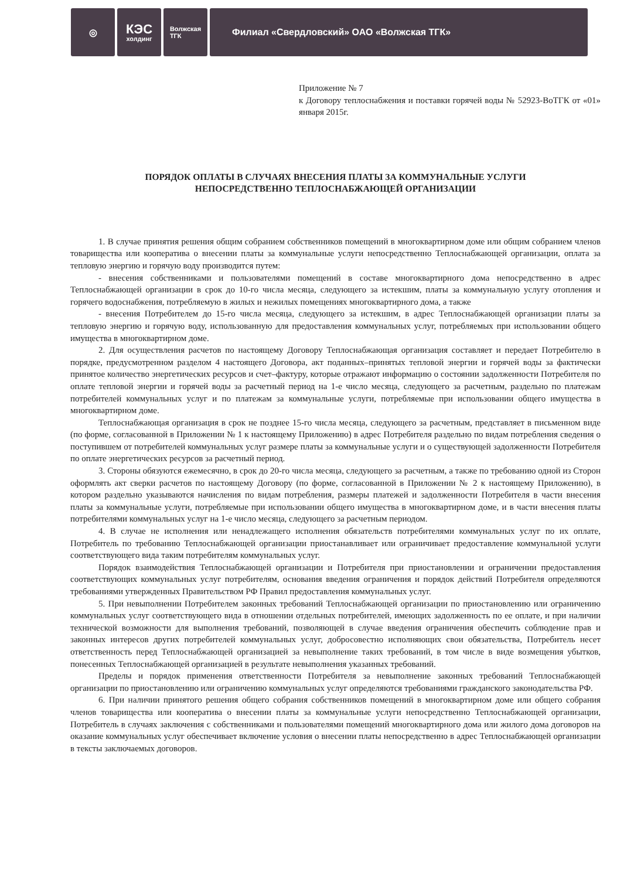◎
КЭС
холдинг
Волжская
ТГК
Филиал «Свердловский» ОАО «Волжская ТГК»
Приложение № 7
к Договору теплоснабжения и поставки горячей воды № 52923-ВоТГК от «01» января 2015г.
ПОРЯДОК ОПЛАТЫ В СЛУЧАЯХ ВНЕСЕНИЯ ПЛАТЫ ЗА КОММУНАЛЬНЫЕ УСЛУГИ
НЕПОСРЕДСТВЕННО ТЕПЛОСНАБЖАЮЩЕЙ ОРГАНИЗАЦИИ
1. В случае принятия решения общим собранием собственников помещений в многоквартирном доме или общим собранием членов товарищества или кооператива о внесении платы за коммунальные услуги непосредственно Теплоснабжающей организации, оплата за тепловую энергию и горячую воду производится путем:
- внесения собственниками и пользователями помещений в составе многоквартирного дома непосредственно в адрес Теплоснабжающей организации в срок до 10-го числа месяца, следующего за истекшим, платы за коммунальную услугу отопления и горячего водоснабжения, потребляемую в жилых и нежилых помещениях многоквартирного дома, а также
- внесения Потребителем до 15-го числа месяца, следующего за истекшим, в адрес Теплоснабжающей организации платы за тепловую энергию и горячую воду, использованную для предоставления коммунальных услуг, потребляемых при использовании общего имущества в многоквартирном доме.
2. Для осуществления расчетов по настоящему Договору Теплоснабжающая организация составляет и передает Потребителю в порядке, предусмотренном разделом 4 настоящего Договора, акт поданных–принятых тепловой энергии и горячей воды за фактически принятое количество энергетических ресурсов и счет–фактуру, которые отражают информацию о состоянии задолженности Потребителя по оплате тепловой энергии и горячей воды за расчетный период на 1-е число месяца, следующего за расчетным, раздельно по платежам потребителей коммунальных услуг и по платежам за коммунальные услуги, потребляемые при использовании общего имущества в многоквартирном доме.
Теплоснабжающая организация в срок не позднее 15-го числа месяца, следующего за расчетным, представляет в письменном виде (по форме, согласованной в Приложении № 1 к настоящему Приложению) в адрес Потребителя раздельно по видам потребления сведения о поступившем от потребителей коммунальных услуг размере платы за коммунальные услуги и о существующей задолженности Потребителя по оплате энергетических ресурсов за расчетный период.
3. Стороны обязуются ежемесячно, в срок до 20-го числа месяца, следующего за расчетным, а также по требованию одной из Сторон оформлять акт сверки расчетов по настоящему Договору (по форме, согласованной в Приложении № 2 к настоящему Приложению), в котором раздельно указываются начисления по видам потребления, размеры платежей и задолженности Потребителя в части внесения платы за коммунальные услуги, потребляемые при использовании общего имущества в многоквартирном доме, и в части внесения платы потребителями коммунальных услуг на 1-е число месяца, следующего за расчетным периодом.
4. В случае не исполнения или ненадлежащего исполнения обязательств потребителями коммунальных услуг по их оплате, Потребитель по требованию Теплоснабжающей организации приостанавливает или ограничивает предоставление коммунальной услуги соответствующего вида таким потребителям коммунальных услуг.
Порядок взаимодействия Теплоснабжающей организации и Потребителя при приостановлении и ограничении предоставления соответствующих коммунальных услуг потребителям, основания введения ограничения и порядок действий Потребителя определяются требованиями утвержденных Правительством РФ Правил предоставления коммунальных услуг.
5. При невыполнении Потребителем законных требований Теплоснабжающей организации по приостановлению или ограничению коммунальных услуг соответствующего вида в отношении отдельных потребителей, имеющих задолженность по ее оплате, и при наличии технической возможности для выполнения требований, позволяющей в случае введения ограничения обеспечить соблюдение прав и законных интересов других потребителей коммунальных услуг, добросовестно исполняющих свои обязательства, Потребитель несет ответственность перед Теплоснабжающей организацией за невыполнение таких требований, в том числе в виде возмещения убытков, понесенных Теплоснабжающей организацией в результате невыполнения указанных требований.
Пределы и порядок применения ответственности Потребителя за невыполнение законных требований Теплоснабжающей организации по приостановлению или ограничению коммунальных услуг определяются требованиями гражданского законодательства РФ.
6. При наличии принятого решения общего собрания собственников помещений в многоквартирном доме или общего собрания членов товарищества или кооператива о внесении платы за коммунальные услуги непосредственно Теплоснабжающей организации, Потребитель в случаях заключения с собственниками и пользователями помещений многоквартирного дома или жилого дома договоров на оказание коммунальных услуг обеспечивает включение условия о внесении платы непосредственно в адрес Теплоснабжающей организации в тексты заключаемых договоров.